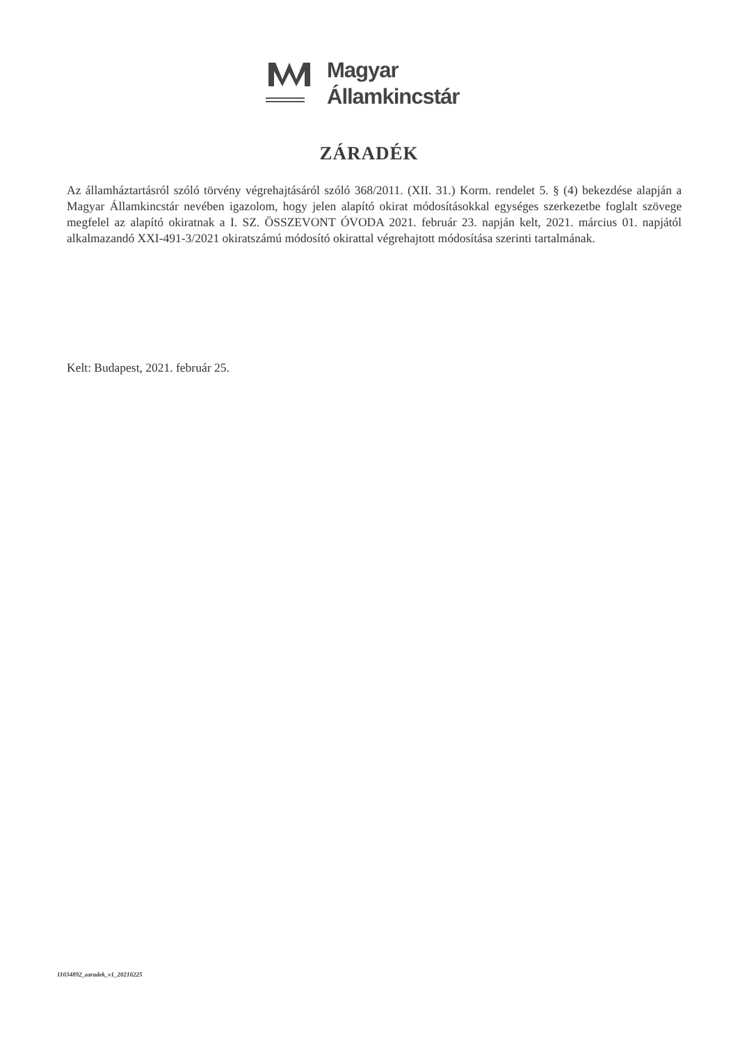Magyar
Államkincstár
ZÁRADÉK
Az államháztartásról szóló törvény végrehajtásáról szóló 368/2011. (XII. 31.) Korm. rendelet 5. § (4) bekezdése alapján a Magyar Államkincstár nevében igazolom, hogy jelen alapító okirat módosításokkal egységes szerkezetbe foglalt szövege megfelel az alapító okiratnak a I. SZ. ÖSSZEVONT ÓVODA 2021. február 23. napján kelt, 2021. március 01. napjától alkalmazandó XXI-491-3/2021 okiratszámú módosító okirattal végrehajtott módosítása szerinti tartalmának.
Kelt: Budapest, 2021. február 25.
11034892_zaradek_v1_20210225